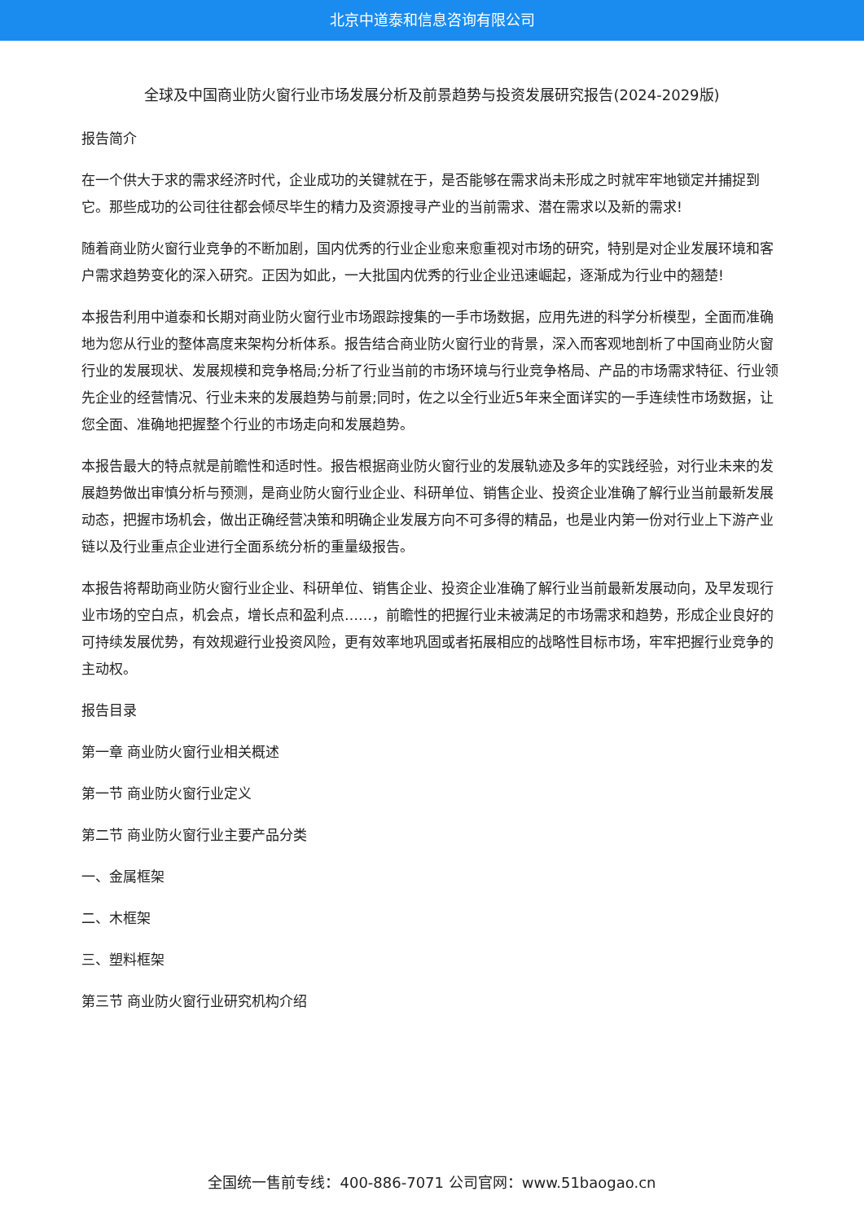北京中道泰和信息咨询有限公司
全球及中国商业防火窗行业市场发展分析及前景趋势与投资发展研究报告(2024-2029版)
报告简介
在一个供大于求的需求经济时代，企业成功的关键就在于，是否能够在需求尚未形成之时就牢牢地锁定并捕捉到它。那些成功的公司往往都会倾尽毕生的精力及资源搜寻产业的当前需求、潜在需求以及新的需求!
随着商业防火窗行业竞争的不断加剧，国内优秀的行业企业愈来愈重视对市场的研究，特别是对企业发展环境和客户需求趋势变化的深入研究。正因为如此，一大批国内优秀的行业企业迅速崛起，逐渐成为行业中的翘楚!
本报告利用中道泰和长期对商业防火窗行业市场跟踪搜集的一手市场数据，应用先进的科学分析模型，全面而准确地为您从行业的整体高度来架构分析体系。报告结合商业防火窗行业的背景，深入而客观地剖析了中国商业防火窗行业的发展现状、发展规模和竞争格局;分析了行业当前的市场环境与行业竞争格局、产品的市场需求特征、行业领先企业的经营情况、行业未来的发展趋势与前景;同时，佐之以全行业近5年来全面详实的一手连续性市场数据，让您全面、准确地把握整个行业的市场走向和发展趋势。
本报告最大的特点就是前瞻性和适时性。报告根据商业防火窗行业的发展轨迹及多年的实践经验，对行业未来的发展趋势做出审慎分析与预测，是商业防火窗行业企业、科研单位、销售企业、投资企业准确了解行业当前最新发展动态，把握市场机会，做出正确经营决策和明确企业发展方向不可多得的精品，也是业内第一份对行业上下游产业链以及行业重点企业进行全面系统分析的重量级报告。
本报告将帮助商业防火窗行业企业、科研单位、销售企业、投资企业准确了解行业当前最新发展动向，及早发现行业市场的空白点，机会点，增长点和盈利点……，前瞻性的把握行业未被满足的市场需求和趋势，形成企业良好的可持续发展优势，有效规避行业投资风险，更有效率地巩固或者拓展相应的战略性目标市场，牢牢把握行业竞争的主动权。
报告目录
第一章 商业防火窗行业相关概述
第一节 商业防火窗行业定义
第二节 商业防火窗行业主要产品分类
一、金属框架
二、木框架
三、塑料框架
第三节 商业防火窗行业研究机构介绍
全国统一售前专线：400-886-7071 公司官网：www.51baogao.cn